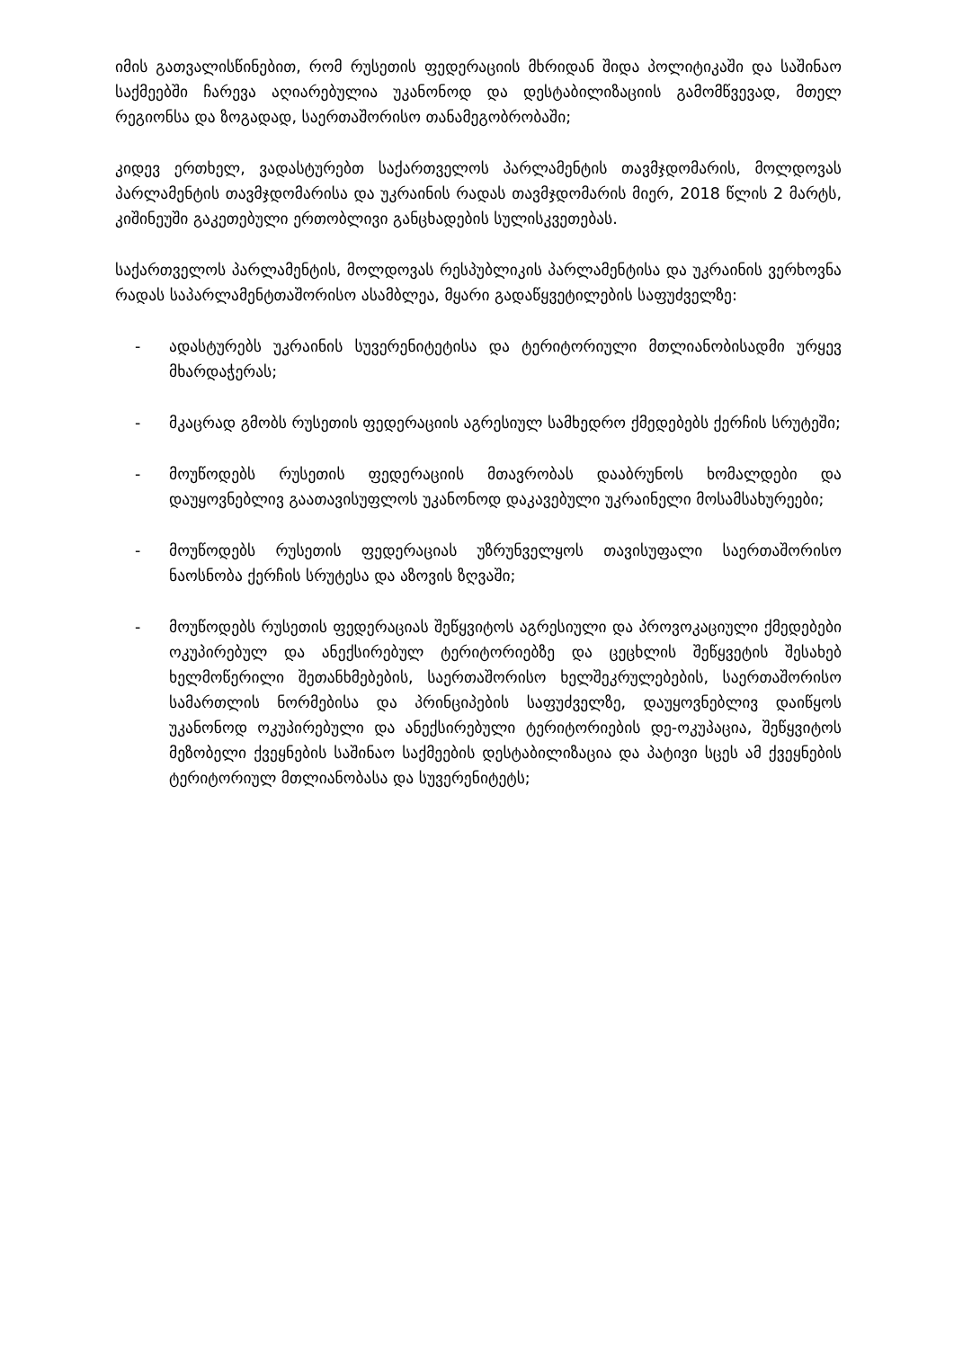იმის გათვალისწინებით, რომ რუსეთის ფედერაციის მხრიდან შიდა პოლიტიკაში და საშინაო საქმეებში ჩარევა აღიარებულია უკანონოდ და დესტაბილიზაციის გამომწვევად, მთელ რეგიონსა და ზოგადად, საერთაშორისო თანამეგობრობაში;
კიდევ ერთხელ, ვადასტურებთ საქართველოს პარლამენტის თავმჯდომარის, მოლდოვას პარლამენტის თავმჯდომარისა და უკრაინის რადას თავმჯდომარის მიერ, 2018 წლის 2 მარტს, კიშინეუში გაკეთებული ერთობლივი განცხადების სულისკვეთებას.
საქართველოს პარლამენტის, მოლდოვას რესპუბლიკის პარლამენტისა და უკრაინის ვერხოვნა რადას საპარლამენტთაშორისო ასამბლეა, მყარი გადაწყვეტილების საფუძველზე:
- ადასტურებს უკრაინის სუვერენიტეტისა და ტერიტორიული მთლიანობისადმი ურყევ მხარდაჭერას;
- მკაცრად გმობს რუსეთის ფედერაციის აგრესიულ სამხედრო ქმედებებს ქერჩის სრუტეში;
- მოუწოდებს რუსეთის ფედერაციის მთავრობას დააბრუნოს ხომალდები და დაუყოვნებლივ გაათავისუფლოს უკანონოდ დაკავებული უკრაინელი მოსამსახურეები;
- მოუწოდებს რუსეთის ფედერაციას უზრუნველყოს თავისუფალი საერთაშორისო ნაოსნობა ქერჩის სრუტესა და აზოვის ზღვაში;
- მოუწოდებს რუსეთის ფედერაციას შეწყვიტოს აგრესიული და პროვოკაციული ქმედებები ოკუპირებულ და ანექსირებულ ტერიტორიებზე და ცეცხლის შეწყვეტის შესახებ ხელმოწერილი შეთანხმებების, საერთაშორისო ხელშეკრულებების, საერთაშორისო სამართლის ნორმებისა და პრინციპების საფუძველზე, დაუყოვნებლივ დაიწყოს უკანონოდ ოკუპირებული და ანექსირებული ტერიტორიების დე-ოკუპაცია, შეწყვიტოს მეზობელი ქვეყნების საშინაო საქმეების დესტაბილიზაცია და პატივი სცეს ამ ქვეყნების ტერიტორიულ მთლიანობასა და სუვერენიტეტს;